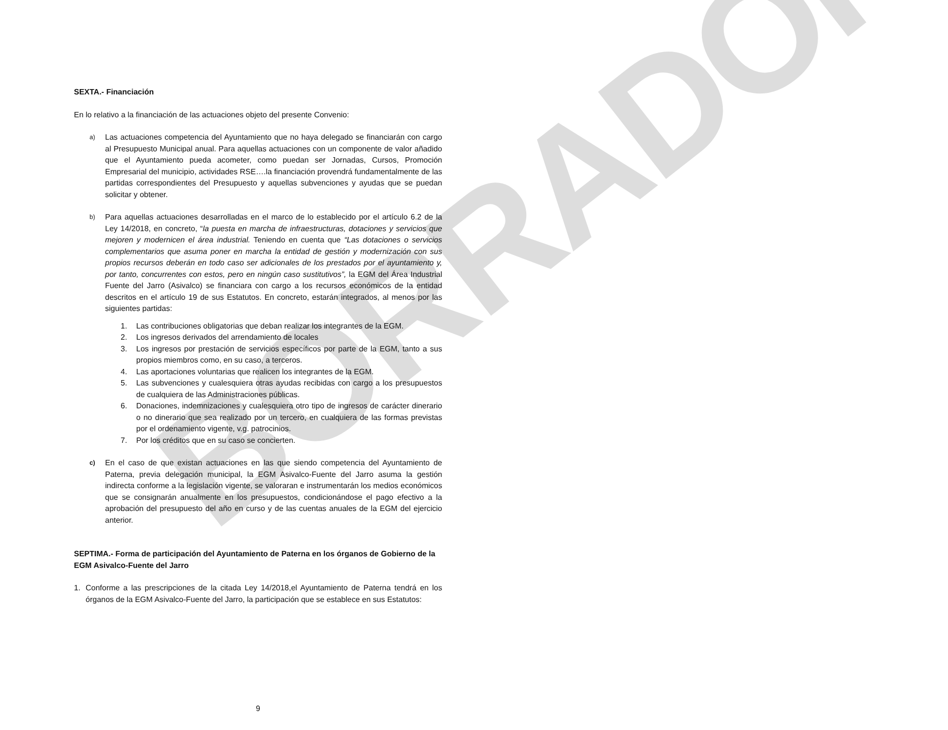BORRADOR
SEXTA.- Financiación
En lo relativo a la financiación de las actuaciones objeto del presente Convenio:
a)
Las actuaciones competencia del Ayuntamiento que no haya delegado se financiarán con cargo al Presupuesto Municipal anual. Para aquellas actuaciones con un componente de valor añadido que el Ayuntamiento pueda acometer, como puedan ser Jornadas, Cursos, Promoción Empresarial del municipio, actividades RSE….la financiación provendrá fundamentalmente de las partidas correspondientes del Presupuesto y aquellas subvenciones y ayudas que se puedan solicitar y obtener.
b)
Para aquellas actuaciones desarrolladas en el marco de lo establecido por el artículo 6.2 de la Ley 14/2018, en concreto, “la puesta en marcha de infraestructuras, dotaciones y servicios que mejoren y modernicen el área industrial. Teniendo en cuenta que “Las dotaciones o servicios complementarios que asuma poner en marcha la entidad de gestión y modernización con sus propios recursos deberán en todo caso ser adicionales de los prestados por el ayuntamiento y, por tanto, concurrentes con estos, pero en ningún caso sustitutivos”, la EGM del Área Industrial Fuente del Jarro (Asivalco) se financiara con cargo a los recursos económicos de la entidad descritos en el artículo 19 de sus Estatutos. En concreto, estarán integrados, al menos por las siguientes partidas:
1. Las contribuciones obligatorias que deban realizar los integrantes de la EGM.
2. Los ingresos derivados del arrendamiento de locales
3. Los ingresos por prestación de servicios específicos por parte de la EGM, tanto a sus propios miembros como, en su caso, a terceros.
4. Las aportaciones voluntarias que realicen los integrantes de la EGM.
5. Las subvenciones y cualesquiera otras ayudas recibidas con cargo a los presupuestos de cualquiera de las Administraciones públicas.
6. Donaciones, indemnizaciones y cualesquiera otro tipo de ingresos de carácter dinerario o no dinerario que sea realizado por un tercero, en cualquiera de las formas previstas por el ordenamiento vigente, v.g. patrocinios.
7. Por los créditos que en su caso se concierten.
c)
En el caso de que existan actuaciones en las que siendo competencia del Ayuntamiento de Paterna, previa delegación municipal, la EGM Asivalco-Fuente del Jarro asuma la gestión indirecta conforme a la legislación vigente, se valoraran e instrumentarán los medios económicos que se consignarán anualmente en los presupuestos, condicionándose el pago efectivo a la aprobación del presupuesto del año en curso y de las cuentas anuales de la EGM del ejercicio anterior.
SEPTIMA.- Forma de participación del Ayuntamiento de Paterna en los órganos de Gobierno de la EGM Asivalco-Fuente del Jarro
1. Conforme a las prescripciones de la citada Ley 14/2018,el Ayuntamiento de Paterna tendrá en los órganos de la EGM Asivalco-Fuente del Jarro, la participación que se establece en sus Estatutos:
9